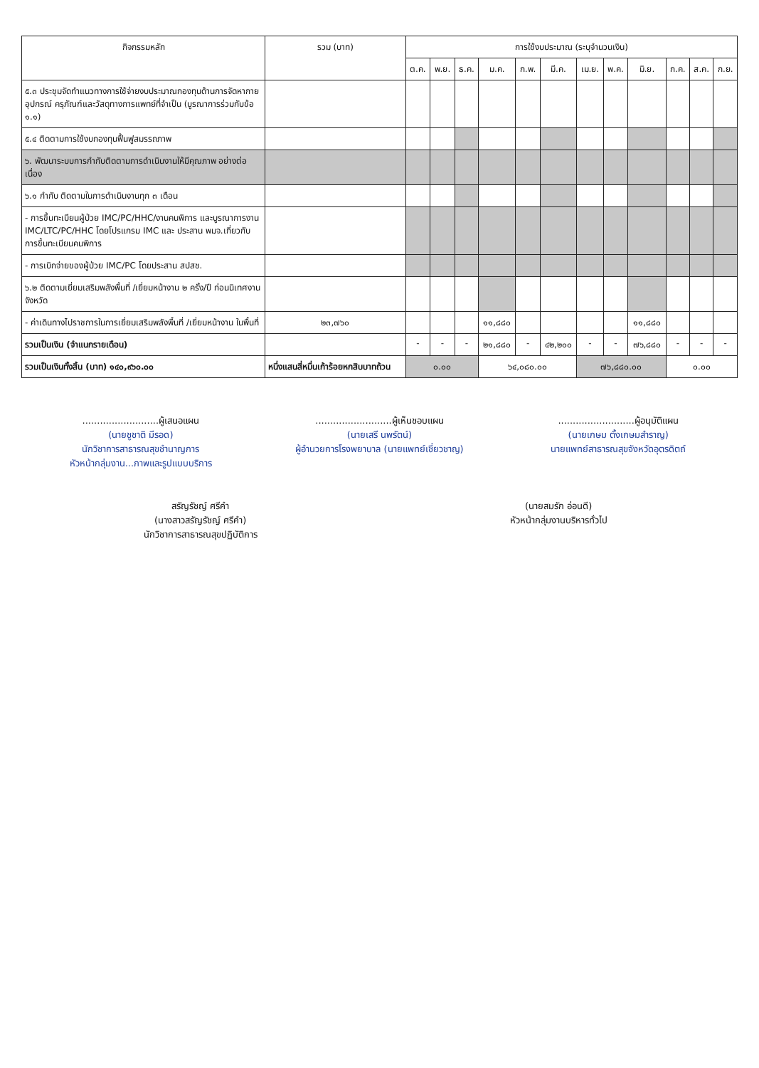| กิจกรรมหลัก | รวม (บาท) | การใช้งบประมาณ (ระบุจำนวนเงิน) | | | | | | | | | | | |
| --- | --- | --- | --- | --- | --- | --- | --- | --- | --- | --- | --- | --- | --- |
| | | ต.ค. | พ.ย. | ธ.ค. | ม.ค. | ก.พ. | มี.ค. | เม.ย. | พ.ค. | มิ.ย. | ก.ค. | ส.ค. | ก.ย. |
| ๕.๓ ประชุมจัดทำแนวทางการใช้จ่ายงบประมาณกองทุนด้านการจัดหากายอุปกรณ์ ครุภัณฑ์และวัสดุทางการแพทย์ที่จำเป็น (บูรณาการร่วมกับข้อ ๑.๑) | | | | | | | | | | | | | |
| ๕.๔ ติดตามการใช้งบกองทุนฟื้นฟูสมรรถภาพ | | | | | | | | | | | | | |
| ๖. พัฒนาระบบการกำกับติดตามการดำเนินงานให้มีคุณภาพ อย่างต่อเนื่อง | | | | | | | | | | | | | |
| ๖.๑ กำกับ ติดตามในการดำเนินงานทุก ๓ เดือน | | | | | | | | | | | | | |
| - การขึ้นทะเบียนผู้ป่วย IMC/PC/HHC/งานคนพิการ และบูรณาการงาน IMC/LTC/PC/HHC โดยโปรแกรม IMC และ ประสาน พมจ.เกี่ยวกับการขึ้นทะเบียนคนพิการ | | | | | | | | | | | | | |
| - การเบิกจ่ายของผู้ป่วย IMC/PC โดยประสาน สปสช. | | | | | | | | | | | | | |
| ๖.๒ ติดตามเยี่ยมเสริมพลังพื้นที่ /เยี่ยมหน้างาน ๒ ครั้ง/ปี ก่อนนิเทศงานจังหวัด | | | | | | | | | | | | | |
| - ค่าเดินทางไปราชการในการเยี่ยมเสริมพลังพื้นที่ /เยี่ยมหน้างาน ในพื้นที่ | ๒๓,๗๖๐ | | | | ๑๑,๘๘๐ | | | | | ๑๑,๘๘๐ | | | |
| รวมเป็นเงิน (จำแนกรายเดือน) | | - | - | - | ๒๑,๘๘๐ | - | ๔๒,๒๐๐ | - | - | ๗๖,๘๘๐ | - | - | - |
| รวมเป็นเงินทั้งสิ้น (บาท) ๑๔๐,๙๖๐.๐๐ | หนึ่งแสนสี่หมื่นเก้าร้อยหกสิบบาทถ้วน | ๐.๐๐ | | | ๖๔,๐๘๐.๐๐ | | | ๗๖,๘๘๐.๐๐ | | | ๐.๐๐ | | |
..........................ผู้เสนอแผน
(นายชูชาติ มีรอด)
นักวิชาการสาธารณสุขชำนาญการ
หัวหน้ากลุ่มงาน...ภาพและรูปแบบบริการ
..........................ผู้เห็นชอบแผน
(นายเสรี นพรัตน์)
ผู้อำนวยการโรงพยาบาล (นายแพทย์เชี่ยวชาญ)
..........................ผู้อนุมัติแผน
(นายเกษม ตั้งเกษมสำราญ)
นายแพทย์สาธารณสุขจังหวัดอุตรดิตถ์
สรัญรัชญ์ ศรีคำ
(นางสาวสรัญรัชญ์ ศรีคำ)
นักวิชาการสาธารณสุขปฏิบัติการ
(นายสมรัก อ่อนดี)
หัวหน้ากลุ่มงานบริหารทั่วไป